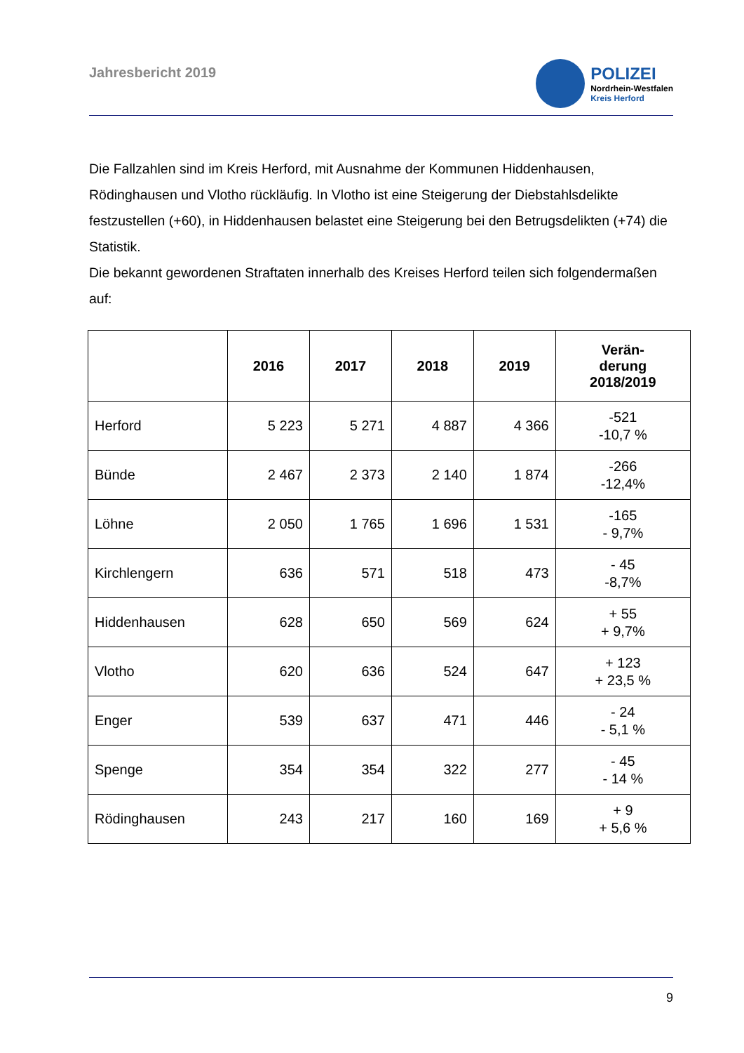Jahresbericht 2019
POLIZEI
Nordrhein-Westfalen
Kreis Herford
Die Fallzahlen sind im Kreis Herford, mit Ausnahme der Kommunen Hiddenhausen, Rödinghausen und Vlotho rückläufig. In Vlotho ist eine Steigerung der Diebstahlsdelikte festzustellen (+60), in Hiddenhausen belastet eine Steigerung bei den Betrugsdelikten (+74) die Statistik.
Die bekannt gewordenen Straftaten innerhalb des Kreises Herford teilen sich folgendermaßen auf:
| | 2016 | 2017 | 2018 | 2019 | Verän- derung 2018/2019 |
| --- | --- | --- | --- | --- | --- |
| Herford | 5 223 | 5 271 | 4 887 | 4 366 | -521 -10,7 % |
| Bünde | 2 467 | 2 373 | 2 140 | 1 874 | -266 -12,4% |
| Löhne | 2 050 | 1 765 | 1 696 | 1 531 | -165 - 9,7% |
| Kirchlengern | 636 | 571 | 518 | 473 | - 45 -8,7% |
| Hiddenhausen | 628 | 650 | 569 | 624 | + 55 + 9,7% |
| Vlotho | 620 | 636 | 524 | 647 | + 123 + 23,5 % |
| Enger | 539 | 637 | 471 | 446 | - 24 - 5,1 % |
| Spenge | 354 | 354 | 322 | 277 | - 45 - 14 % |
| Rödinghausen | 243 | 217 | 160 | 169 | + 9 + 5,6 % |
9